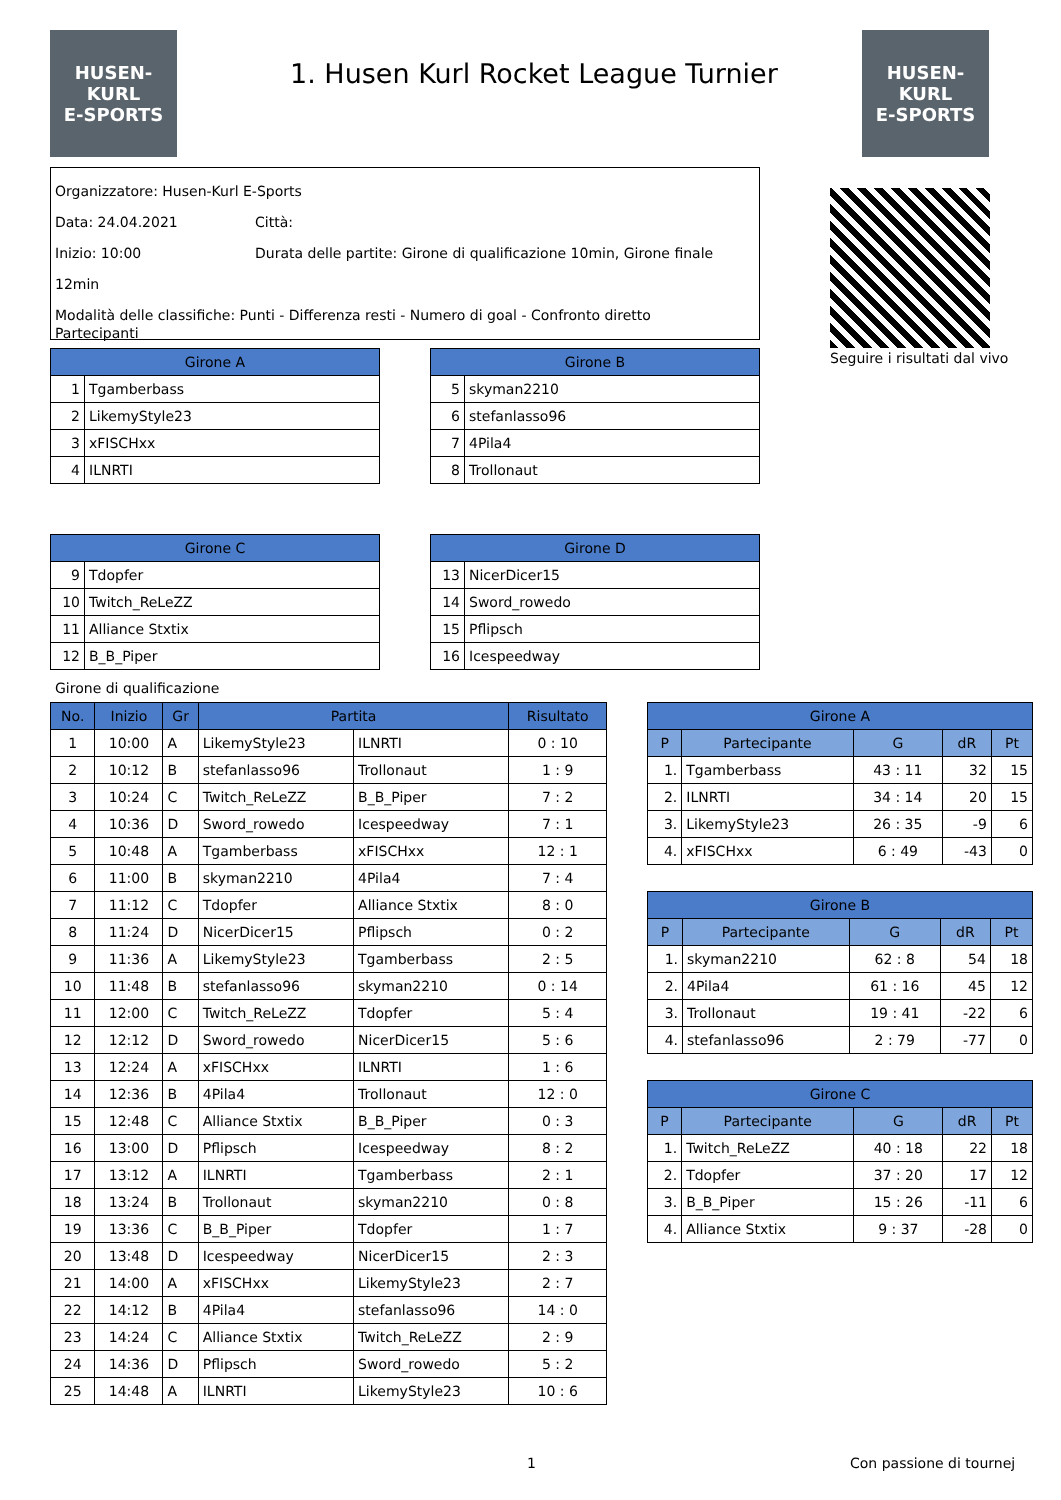HUSEN-KURL
E-SPORTS
HUSEN-KURL
E-SPORTS
1. Husen Kurl Rocket League Turnier
Organizzatore: Husen-Kurl E-Sports
Data: 24.04.2021 Città:
Inizio: 10:00 Durata delle partite: Girone di qualificazione 10min, Girone finale 12min
Modalità delle classifiche: Punti - Differenza resti - Numero di goal - Confronto diretto
Seguire i risultati dal vivo
Partecipanti
| Girone A | |
| --- | --- |
| 1 | Tgamberbass |
| 2 | LikemyStyle23 |
| 3 | xFISCHxx |
| 4 | ILNRTI |
| Girone B | |
| --- | --- |
| 5 | skyman2210 |
| 6 | stefanlasso96 |
| 7 | 4Pila4 |
| 8 | Trollonaut |
| Girone C | |
| --- | --- |
| 9 | Tdopfer |
| 10 | Twitch_ReLeZZ |
| 11 | Alliance Stxtix |
| 12 | B_B_Piper |
| Girone D | |
| --- | --- |
| 13 | NicerDicer15 |
| 14 | Sword_rowedo |
| 15 | Pflipsch |
| 16 | Icespeedway |
Girone di qualificazione
| No. | Inizio | Gr | Partita | | Risultato |
| --- | --- | --- | --- | --- | --- |
| 1 | 10:00 | A | LikemyStyle23 | ILNRTI | 0 : 10 |
| 2 | 10:12 | B | stefanlasso96 | Trollonaut | 1 : 9 |
| 3 | 10:24 | C | Twitch_ReLeZZ | B_B_Piper | 7 : 2 |
| 4 | 10:36 | D | Sword_rowedo | Icespeedway | 7 : 1 |
| 5 | 10:48 | A | Tgamberbass | xFISCHxx | 12 : 1 |
| 6 | 11:00 | B | skyman2210 | 4Pila4 | 7 : 4 |
| 7 | 11:12 | C | Tdopfer | Alliance Stxtix | 8 : 0 |
| 8 | 11:24 | D | NicerDicer15 | Pflipsch | 0 : 2 |
| 9 | 11:36 | A | LikemyStyle23 | Tgamberbass | 2 : 5 |
| 10 | 11:48 | B | stefanlasso96 | skyman2210 | 0 : 14 |
| 11 | 12:00 | C | Twitch_ReLeZZ | Tdopfer | 5 : 4 |
| 12 | 12:12 | D | Sword_rowedo | NicerDicer15 | 5 : 6 |
| 13 | 12:24 | A | xFISCHxx | ILNRTI | 1 : 6 |
| 14 | 12:36 | B | 4Pila4 | Trollonaut | 12 : 0 |
| 15 | 12:48 | C | Alliance Stxtix | B_B_Piper | 0 : 3 |
| 16 | 13:00 | D | Pflipsch | Icespeedway | 8 : 2 |
| 17 | 13:12 | A | ILNRTI | Tgamberbass | 2 : 1 |
| 18 | 13:24 | B | Trollonaut | skyman2210 | 0 : 8 |
| 19 | 13:36 | C | B_B_Piper | Tdopfer | 1 : 7 |
| 20 | 13:48 | D | Icespeedway | NicerDicer15 | 2 : 3 |
| 21 | 14:00 | A | xFISCHxx | LikemyStyle23 | 2 : 7 |
| 22 | 14:12 | B | 4Pila4 | stefanlasso96 | 14 : 0 |
| 23 | 14:24 | C | Alliance Stxtix | Twitch_ReLeZZ | 2 : 9 |
| 24 | 14:36 | D | Pflipsch | Sword_rowedo | 5 : 2 |
| 25 | 14:48 | A | ILNRTI | LikemyStyle23 | 10 : 6 |
| Girone A | | | | |
| --- | --- | --- | --- | --- |
| P | Partecipante | G | dR | Pt |
| 1. | Tgamberbass | 43 : 11 | 32 | 15 |
| 2. | ILNRTI | 34 : 14 | 20 | 15 |
| 3. | LikemyStyle23 | 26 : 35 | -9 | 6 |
| 4. | xFISCHxx | 6 : 49 | -43 | 0 |
| Girone B | | | | |
| --- | --- | --- | --- | --- |
| P | Partecipante | G | dR | Pt |
| 1. | skyman2210 | 62 : 8 | 54 | 18 |
| 2. | 4Pila4 | 61 : 16 | 45 | 12 |
| 3. | Trollonaut | 19 : 41 | -22 | 6 |
| 4. | stefanlasso96 | 2 : 79 | -77 | 0 |
| Girone C | | | | |
| --- | --- | --- | --- | --- |
| P | Partecipante | G | dR | Pt |
| 1. | Twitch_ReLeZZ | 40 : 18 | 22 | 18 |
| 2. | Tdopfer | 37 : 20 | 17 | 12 |
| 3. | B_B_Piper | 15 : 26 | -11 | 6 |
| 4. | Alliance Stxtix | 9 : 37 | -28 | 0 |
1 Con passione di tournej